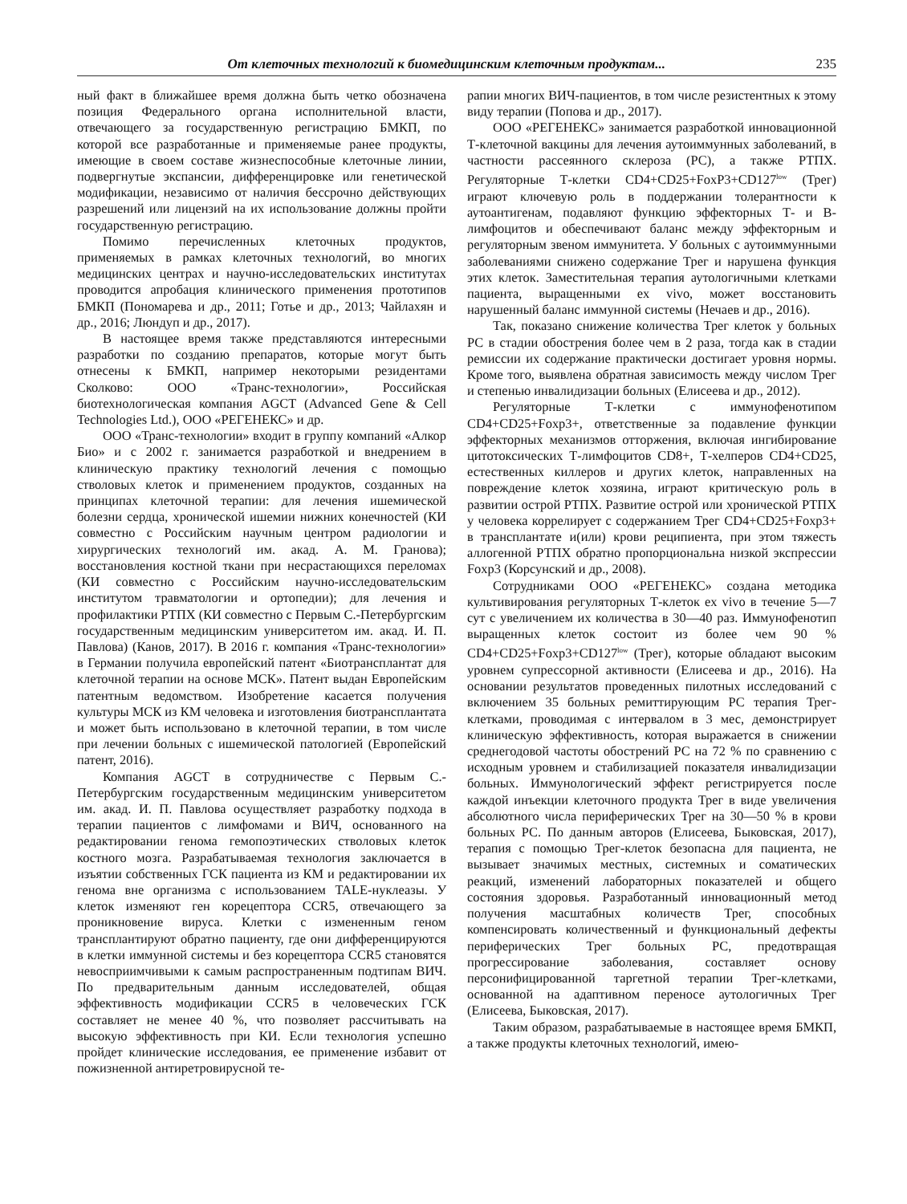От клеточных технологий к биомедицинским клеточным продуктам... 235
ный факт в ближайшее время должна быть четко обозначена позиция Федерального органа исполнительной власти, отвечающего за государственную регистрацию БМКП, по которой все разработанные и применяемые ранее продукты, имеющие в своем составе жизнеспособные клеточные линии, подвергнутые экспансии, дифференцировке или генетической модификации, независимо от наличия бессрочно действующих разрешений или лицензий на их использование должны пройти государственную регистрацию.
Помимо перечисленных клеточных продуктов, применяемых в рамках клеточных технологий, во многих медицинских центрах и научно-исследовательских институтах проводится апробация клинического применения прототипов БМКП (Пономарева и др., 2011; Готье и др., 2013; Чайлахян и др., 2016; Люндуп и др., 2017).
В настоящее время также представляются интересными разработки по созданию препаратов, которые могут быть отнесены к БМКП, например некоторыми резидентами Сколково: ООО «Транс-технологии», Российская биотехнологическая компания AGCT (Advanced Gene & Cell Technologies Ltd.), ООО «РЕГЕНЕКС» и др.
ООО «Транс-технологии» входит в группу компаний «Алкор Био» и с 2002 г. занимается разработкой и внедрением в клиническую практику технологий лечения с помощью стволовых клеток и применением продуктов, созданных на принципах клеточной терапии: для лечения ишемической болезни сердца, хронической ишемии нижних конечностей (КИ совместно с Российским научным центром радиологии и хирургических технологий им. акад. А. М. Гранова); восстановления костной ткани при несрастающихся переломах (КИ совместно с Российским научно-исследовательским институтом травматологии и ортопедии); для лечения и профилактики РТПХ (КИ совместно с Первым С.-Петербургским государственным медицинским университетом им. акад. И. П. Павлова) (Канов, 2017). В 2016 г. компания «Транс-технологии» в Германии получила европейский патент «Биотрансплантат для клеточной терапии на основе МСК». Патент выдан Европейским патентным ведомством. Изобретение касается получения культуры МСК из КМ человека и изготовления биотрансплантата и может быть использовано в клеточной терапии, в том числе при лечении больных с ишемической патологией (Европейский патент, 2016).
Компания AGCT в сотрудничестве с Первым С.-Петербургским государственным медицинским университетом им. акад. И. П. Павлова осуществляет разработку подхода в терапии пациентов с лимфомами и ВИЧ, основанного на редактировании генома гемопоэтических стволовых клеток костного мозга. Разрабатываемая технология заключается в изъятии собственных ГСК пациента из КМ и редактировании их генома вне организма с использованием TALE-нуклеазы. У клеток изменяют ген корецептора CCR5, отвечающего за проникновение вируса. Клетки с измененным геном трансплантируют обратно пациенту, где они дифференцируются в клетки иммунной системы и без корецептора CCR5 становятся невосприимчивыми к самым распространенным подтипам ВИЧ. По предварительным данным исследователей, общая эффективность модификации CCR5 в человеческих ГСК составляет не менее 40 %, что позволяет рассчитывать на высокую эффективность при КИ. Если технология успешно пройдет клинические исследования, ее применение избавит от пожизненной антиретровирусной те-
рапии многих ВИЧ-пациентов, в том числе резистентных к этому виду терапии (Попова и др., 2017).
ООО «РЕГЕНЕКС» занимается разработкой инновационной Т-клеточной вакцины для лечения аутоиммунных заболеваний, в частности рассеянного склероза (РС), а также РТПХ. Регуляторные Т-клетки CD4+CD25+FoxP3+CD127<sup>low</sup> (Трег) играют ключевую роль в поддержании толерантности к аутоантигенам, подавляют функцию эффекторных Т- и В-лимфоцитов и обеспечивают баланс между эффекторным и регуляторным звеном иммунитета. У больных с аутоиммунными заболеваниями снижено содержание Трег и нарушена функция этих клеток. Заместительная терапия аутологичными клетками пациента, выращенными ex vivo, может восстановить нарушенный баланс иммунной системы (Нечаев и др., 2016).
Так, показано снижение количества Трег клеток у больных РС в стадии обострения более чем в 2 раза, тогда как в стадии ремиссии их содержание практически достигает уровня нормы. Кроме того, выявлена обратная зависимость между числом Трег и степенью инвалидизации больных (Елисеева и др., 2012).
Регуляторные Т-клетки с иммунофенотипом CD4+CD25+Foxp3+, ответственные за подавление функции эффекторных механизмов отторжения, включая ингибирование цитотоксических Т-лимфоцитов CD8+, Т-хелперов CD4+CD25, естественных киллеров и других клеток, направленных на повреждение клеток хозяина, играют критическую роль в развитии острой РТПХ. Развитие острой или хронической РТПХ у человека коррелирует с содержанием Трег CD4+CD25+Foxp3+ в трансплантате и(или) крови реципиента, при этом тяжесть аллогенной РТПХ обратно пропорциональна низкой экспрессии Foxp3 (Корсунский и др., 2008).
Сотрудниками ООО «РЕГЕНЕКС» создана методика культивирования регуляторных Т-клеток ex vivo в течение 5—7 сут с увеличением их количества в 30—40 раз. Иммунофенотип выращенных клеток состоит из более чем 90 % CD4+CD25+Foxp3+CD127<sup>low</sup> (Трег), которые обладают высоким уровнем супрессорной активности (Елисеева и др., 2016). На основании результатов проведенных пилотных исследований с включением 35 больных ремиттирующим РС терапия Трег-клетками, проводимая с интервалом в 3 мес, демонстрирует клиническую эффективность, которая выражается в снижении среднегодовой частоты обострений РС на 72 % по сравнению с исходным уровнем и стабилизацией показателя инвалидизации больных. Иммунологический эффект регистрируется после каждой инъекции клеточного продукта Трег в виде увеличения абсолютного числа периферических Трег на 30—50 % в крови больных РС. По данным авторов (Елисеева, Быковская, 2017), терапия с помощью Трег-клеток безопасна для пациента, не вызывает значимых местных, системных и соматических реакций, изменений лабораторных показателей и общего состояния здоровья. Разработанный инновационный метод получения масштабных количеств Трег, способных компенсировать количественный и функциональный дефекты периферических Трег больных РС, предотвращая прогрессирование заболевания, составляет основу персонифицированной таргетной терапии Трег-клетками, основанной на адаптивном переносе аутологичных Трег (Елисеева, Быковская, 2017).
Таким образом, разрабатываемые в настоящее время БМКП, а также продукты клеточных технологий, имею-